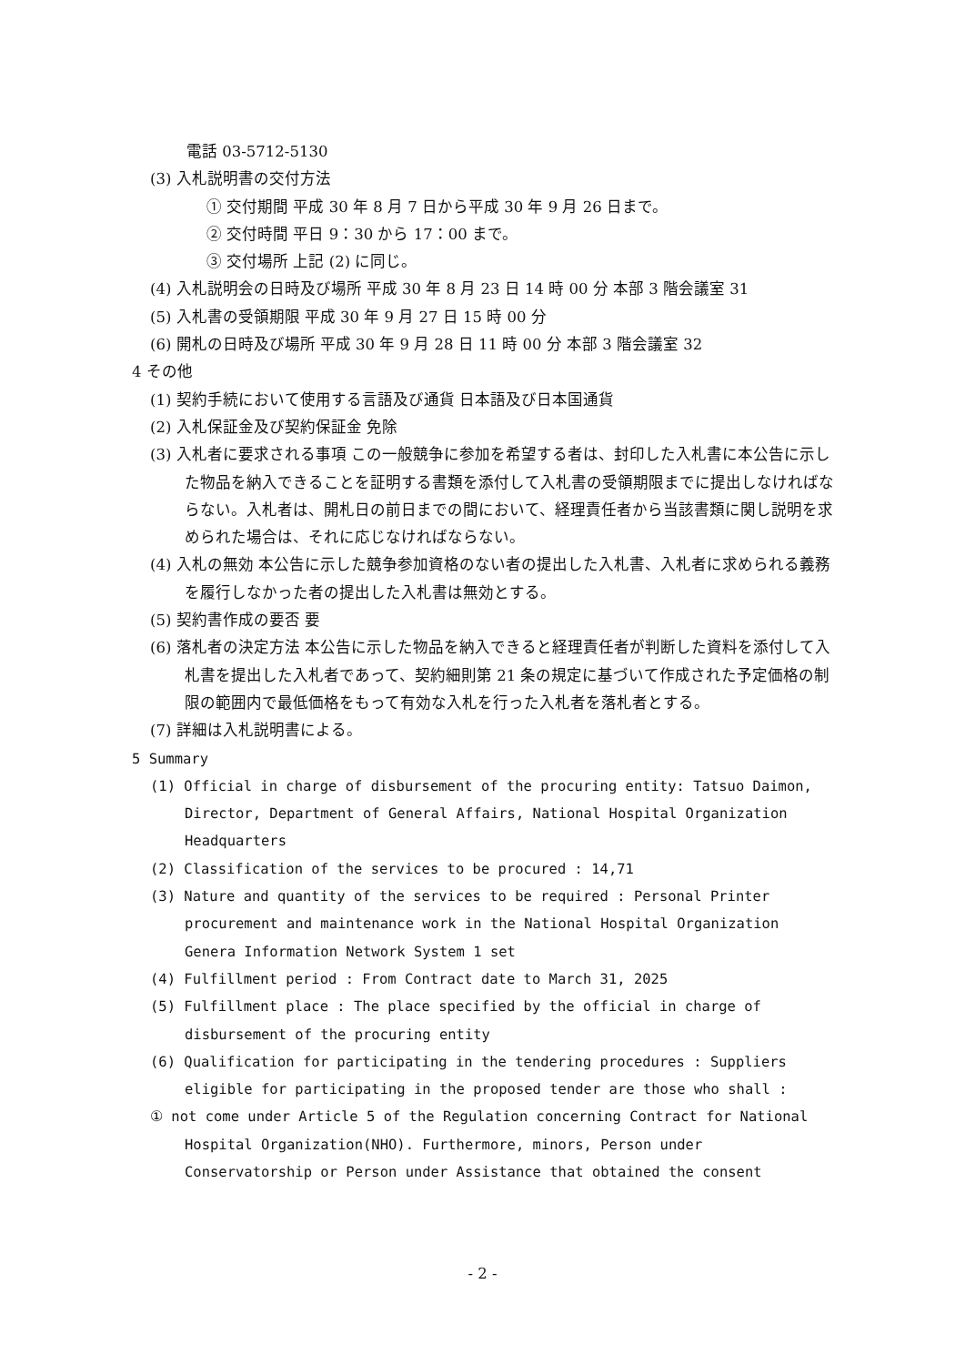電話 03-5712-5130
(3) 入札説明書の交付方法
① 交付期間 平成 30 年 8 月 7 日から平成 30 年 9 月 26 日まで。
② 交付時間 平日 9：30 から 17：00 まで。
③ 交付場所 上記 (2) に同じ。
(4) 入札説明会の日時及び場所 平成 30 年 8 月 23 日 14 時 00 分 本部 3 階会議室 31
(5) 入札書の受領期限 平成 30 年 9 月 27 日 15 時 00 分
(6) 開札の日時及び場所 平成 30 年 9 月 28 日 11 時 00 分 本部 3 階会議室 32
4 その他
(1) 契約手続において使用する言語及び通貨 日本語及び日本国通貨
(2) 入札保証金及び契約保証金 免除
(3) 入札者に要求される事項 この一般競争に参加を希望する者は、封印した入札書に本公告に示した物品を納入できることを証明する書類を添付して入札書の受領期限までに提出しなければならない。入札者は、開札日の前日までの間において、経理責任者から当該書類に関し説明を求められた場合は、それに応じなければならない。
(4) 入札の無効 本公告に示した競争参加資格のない者の提出した入札書、入札者に求められる義務を履行しなかった者の提出した入札書は無効とする。
(5) 契約書作成の要否 要
(6) 落札者の決定方法 本公告に示した物品を納入できると経理責任者が判断した資料を添付して入札書を提出した入札者であって、契約細則第 21 条の規定に基づいて作成された予定価格の制限の範囲内で最低価格をもって有効な入札を行った入札者を落札者とする。
(7) 詳細は入札説明書による。
5 Summary
(1) Official in charge of disbursement of the procuring entity: Tatsuo Daimon, Director, Department of General Affairs, National Hospital Organization Headquarters
(2) Classification of the services to be procured : 14,71
(3) Nature and quantity of the services to be required : Personal Printer procurement and maintenance work in the National Hospital Organization Genera Information Network System 1 set
(4) Fulfillment period : From Contract date to March 31, 2025
(5) Fulfillment place : The place specified by the official in charge of disbursement of the procuring entity
(6) Qualification for participating in the tendering procedures : Suppliers eligible for participating in the proposed tender are those who shall :
① not come under Article 5 of the Regulation concerning Contract for National Hospital Organization(NHO). Furthermore, minors, Person under Conservatorship or Person under Assistance that obtained the consent
- 2 -